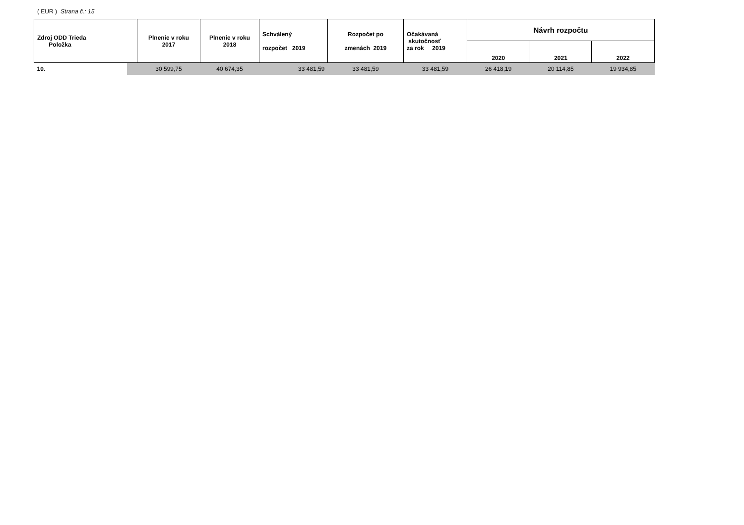( EUR ) Strana č.: 15
| Zdroj ODD Trieda Položka | Plnenie v roku 2017 | Plnenie v roku 2018 | Schválený rozpočet 2019 | Rozpočet po zmenách 2019 | Očakávaná skutočnosť za rok 2019 | Návrh rozpočtu | | |
| --- | --- | --- | --- | --- | --- | --- | --- | --- |
| | | | | | | 2020 | 2021 | 2022 |
| 10. | 30 599,75 | 40 674,35 | 33 481,59 | 33 481,59 | 33 481,59 | 26 418,19 | 20 114,85 | 19 934,85 |